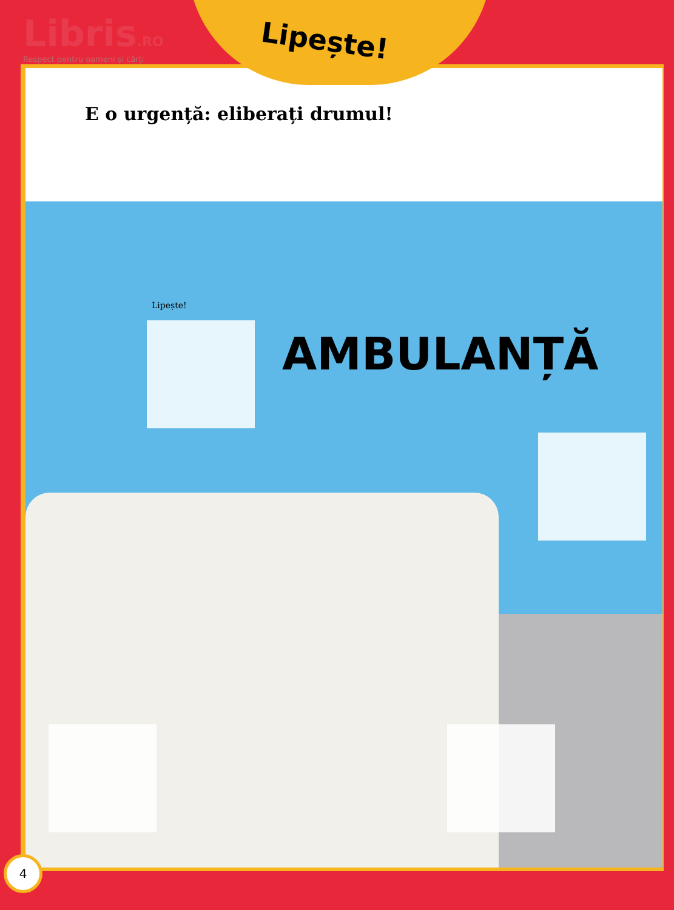Libris.RO
Respect pentru oameni și cărți
Lipește!
E o urgență: eliberați drumul!
Lipește!
AMBULANȚĂ
4